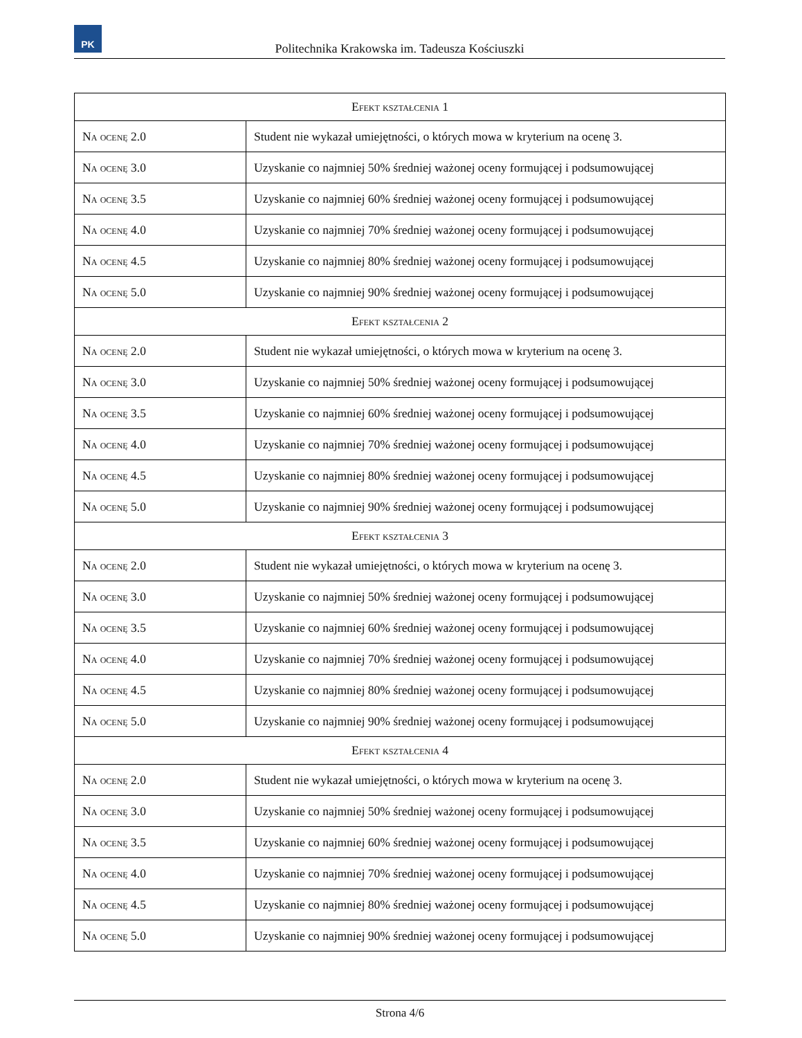PK
Politechnika Krakowska im. Tadeusza Kościuszki
| Efekt kształcenia 1 | |
| --- | --- |
| Na ocenę 2.0 | Student nie wykazał umiejętności, o których mowa w kryterium na ocenę 3. |
| Na ocenę 3.0 | Uzyskanie co najmniej 50% średniej ważonej oceny formującej i podsumowującej |
| Na ocenę 3.5 | Uzyskanie co najmniej 60% średniej ważonej oceny formującej i podsumowującej |
| Na ocenę 4.0 | Uzyskanie co najmniej 70% średniej ważonej oceny formującej i podsumowującej |
| Na ocenę 4.5 | Uzyskanie co najmniej 80% średniej ważonej oceny formującej i podsumowującej |
| Na ocenę 5.0 | Uzyskanie co najmniej 90% średniej ważonej oceny formującej i podsumowującej |
| Efekt kształcenia 2 | |
| Na ocenę 2.0 | Student nie wykazał umiejętności, o których mowa w kryterium na ocenę 3. |
| Na ocenę 3.0 | Uzyskanie co najmniej 50% średniej ważonej oceny formującej i podsumowującej |
| Na ocenę 3.5 | Uzyskanie co najmniej 60% średniej ważonej oceny formującej i podsumowującej |
| Na ocenę 4.0 | Uzyskanie co najmniej 70% średniej ważonej oceny formującej i podsumowującej |
| Na ocenę 4.5 | Uzyskanie co najmniej 80% średniej ważonej oceny formującej i podsumowującej |
| Na ocenę 5.0 | Uzyskanie co najmniej 90% średniej ważonej oceny formującej i podsumowującej |
| Efekt kształcenia 3 | |
| Na ocenę 2.0 | Student nie wykazał umiejętności, o których mowa w kryterium na ocenę 3. |
| Na ocenę 3.0 | Uzyskanie co najmniej 50% średniej ważonej oceny formującej i podsumowującej |
| Na ocenę 3.5 | Uzyskanie co najmniej 60% średniej ważonej oceny formującej i podsumowującej |
| Na ocenę 4.0 | Uzyskanie co najmniej 70% średniej ważonej oceny formującej i podsumowującej |
| Na ocenę 4.5 | Uzyskanie co najmniej 80% średniej ważonej oceny formującej i podsumowującej |
| Na ocenę 5.0 | Uzyskanie co najmniej 90% średniej ważonej oceny formującej i podsumowującej |
| Efekt kształcenia 4 | |
| Na ocenę 2.0 | Student nie wykazał umiejętności, o których mowa w kryterium na ocenę 3. |
| Na ocenę 3.0 | Uzyskanie co najmniej 50% średniej ważonej oceny formującej i podsumowującej |
| Na ocenę 3.5 | Uzyskanie co najmniej 60% średniej ważonej oceny formującej i podsumowującej |
| Na ocenę 4.0 | Uzyskanie co najmniej 70% średniej ważonej oceny formującej i podsumowującej |
| Na ocenę 4.5 | Uzyskanie co najmniej 80% średniej ważonej oceny formującej i podsumowującej |
| Na ocenę 5.0 | Uzyskanie co najmniej 90% średniej ważonej oceny formującej i podsumowującej |
Strona 4/6